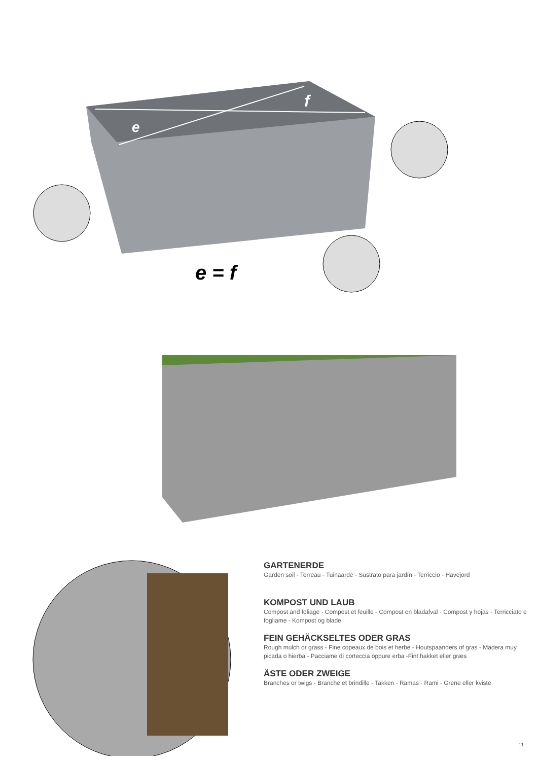e
f
e = f
GARTENERDE
Garden soil - Terreau - Tuinaarde - Sustrato para jardín - Terriccio - Havejord
KOMPOST UND LAUB
Compost and foliage - Compost et feuille - Compost en bladafval - Compost y hojas - Terricciato e fogliame - Kompost og blade
FEIN GEHÄCKSELTES ODER GRAS
Rough mulch or grass - Fine copeaux de bois et herbe - Houtspaanders of gras - Madera muy picada o hierba - Pacciame di corteccia oppure erba -Fint hakket eller græs
ÄSTE ODER ZWEIGE
Branches or twigs - Branche et brindille - Takken - Ramas - Rami - Grene eller kviste
11